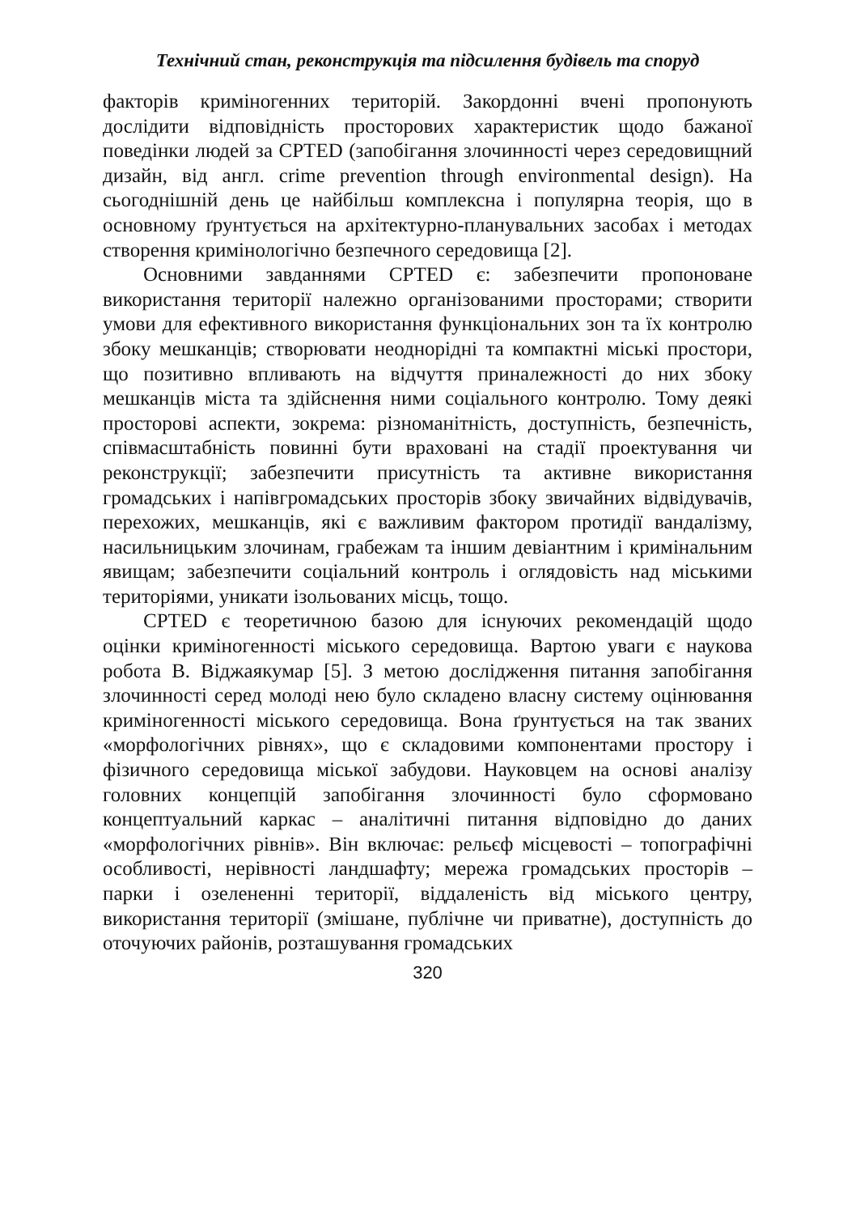Технічний стан, реконструкція та підсилення будівель та споруд
факторів криміногенних територій. Закордонні вчені пропонують дослідити відповідність просторових характеристик щодо бажаної поведінки людей за CPTED (запобігання злочинності через середовищний дизайн, від англ. crime prevention through environmental design). На сьогоднішній день це найбільш комплексна і популярна теорія, що в основному ґрунтується на архітектурно-планувальних засобах і методах створення кримінологічно безпечного середовища [2].
Основними завданнями CPTED є: забезпечити пропоноване використання території належно організованими просторами; створити умови для ефективного використання функціональних зон та їх контролю збоку мешканців; створювати неоднорідні та компактні міські простори, що позитивно впливають на відчуття приналежності до них збоку мешканців міста та здійснення ними соціального контролю. Тому деякі просторові аспекти, зокрема: різноманітність, доступність, безпечність, співмасштабність повинні бути враховані на стадії проектування чи реконструкції; забезпечити присутність та активне використання громадських і напівгромадських просторів збоку звичайних відвідувачів, перехожих, мешканців, які є важливим фактором протидії вандалізму, насильницьким злочинам, грабежам та іншим девіантним і кримінальним явищам; забезпечити соціальний контроль і оглядовість над міськими територіями, уникати ізольованих місць, тощо.
CPTED є теоретичною базою для існуючих рекомендацій щодо оцінки криміногенності міського середовища. Вартою уваги є наукова робота В. Віджаякумар [5]. З метою дослідження питання запобігання злочинності серед молоді нею було складено власну систему оцінювання криміногенності міського середовища. Вона ґрунтується на так званих «морфологічних рівнях», що є складовими компонентами простору і фізичного середовища міської забудови. Науковцем на основі аналізу головних концепцій запобігання злочинності було сформовано концептуальний каркас – аналітичні питання відповідно до даних «морфологічних рівнів». Він включає: рельєф місцевості – топографічні особливості, нерівності ландшафту; мережа громадських просторів – парки і озелененні території, віддаленість від міського центру, використання території (змішане, публічне чи приватне), доступність до оточуючих районів, розташування громадських
320